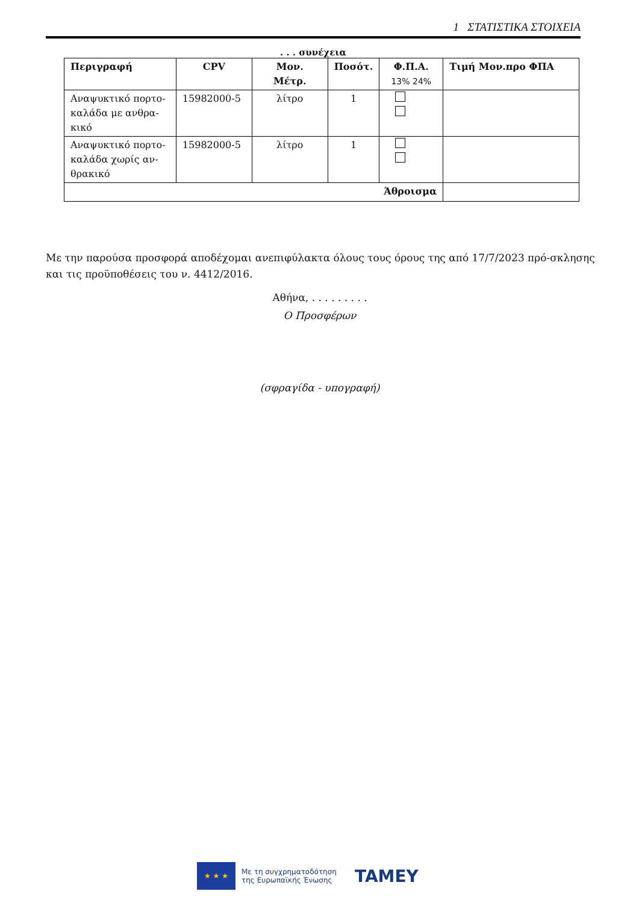1 ΣΤΑΤΙΣΤΙΚΑ ΣΤΟΙΧΕΙΑ
. . . συνέχεια
| Περιγραφή | CPV | Μον. Μέτρ. | Ποσότ. | Φ.Π.Α. 13% 24% | Τιμή Μον.προ ΦΠΑ |
| --- | --- | --- | --- | --- | --- |
| Αναψυκτικό πορτο-καλάδα με ανθρα-κικό | 15982000-5 | λίτρο | 1 | | |
| Αναψυκτικό πορτο-καλάδα χωρίς αν-θρακικό | 15982000-5 | λίτρο | 1 | | |
| Άθροισμα | | | | | |
Με την παρούσα προσφορά αποδέχομαι ανεπιφύλακτα όλους τους όρους της από 17/7/2023 πρό-σκλησης και τις προϋποθέσεις του ν. 4412/2016.
Αθήνα, . . . . . . . . .
Ο Προσφέρων
(σφραγίδα - υπογραφή)
★ ★ ★
Με τη συγχρηματοδότηση
της Ευρωπαϊκής Ένωσης
TAMEY